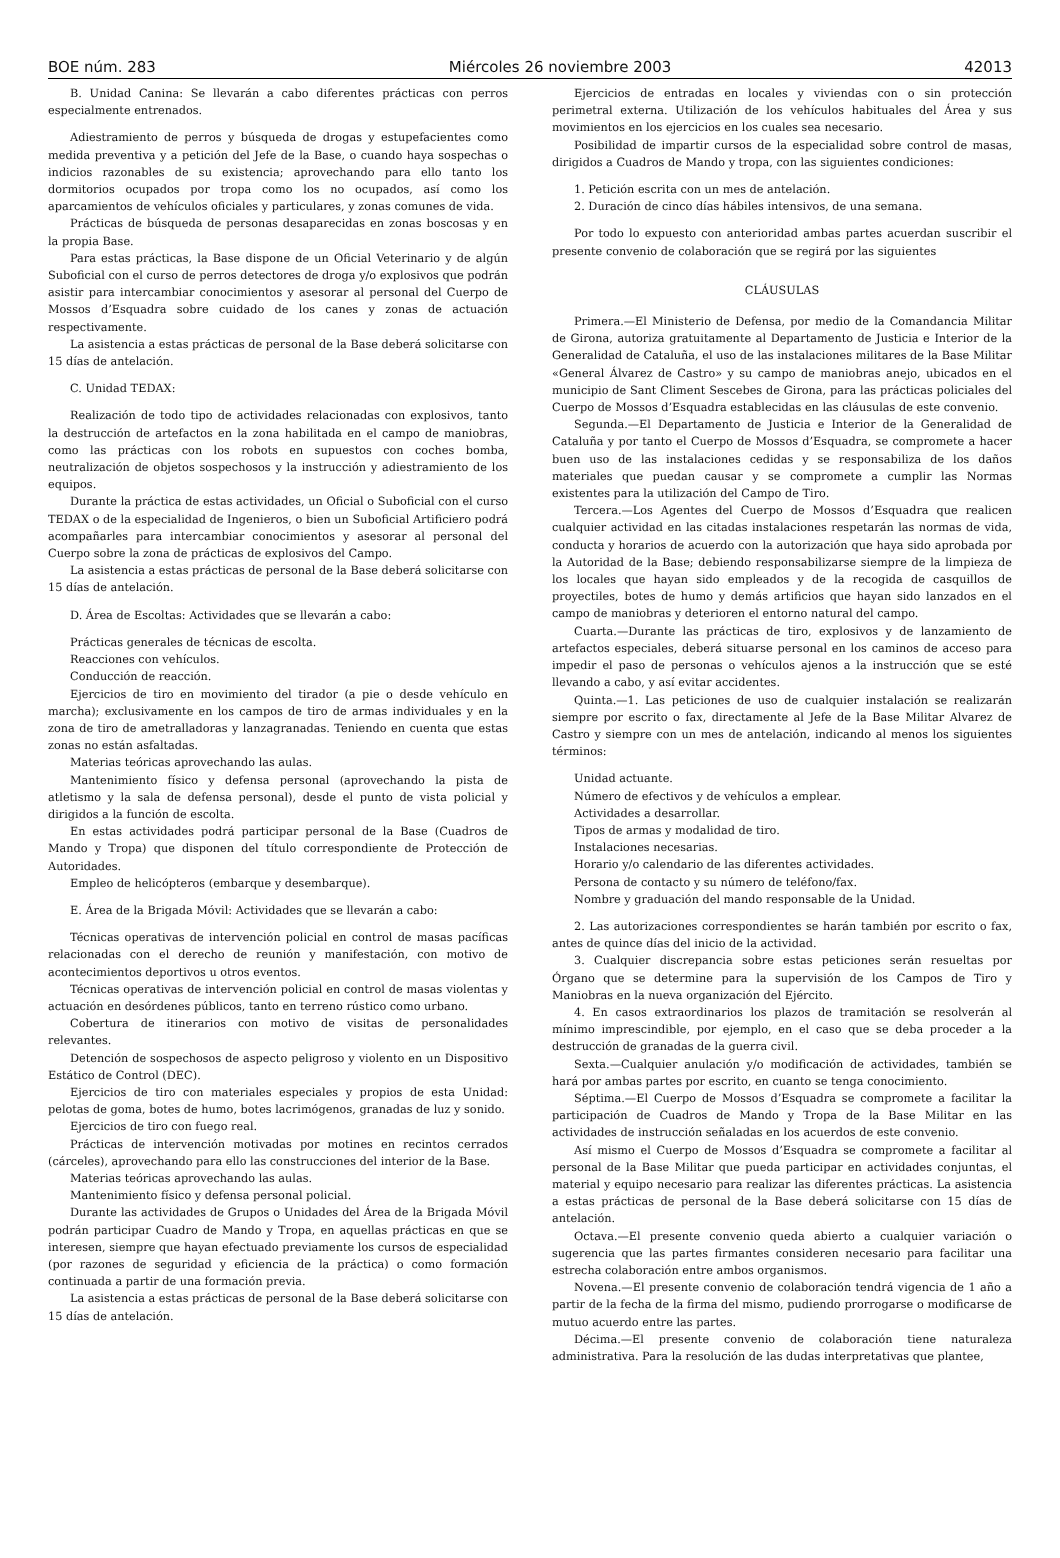BOE núm. 283 Miércoles 26 noviembre 2003 42013
B. Unidad Canina: Se llevarán a cabo diferentes prácticas con perros especialmente entrenados.
Adiestramiento de perros y búsqueda de drogas y estupefacientes como medida preventiva y a petición del Jefe de la Base, o cuando haya sospechas o indicios razonables de su existencia; aprovechando para ello tanto los dormitorios ocupados por tropa como los no ocupados, así como los aparcamientos de vehículos oficiales y particulares, y zonas comunes de vida.
Prácticas de búsqueda de personas desaparecidas en zonas boscosas y en la propia Base.
Para estas prácticas, la Base dispone de un Oficial Veterinario y de algún Suboficial con el curso de perros detectores de droga y/o explosivos que podrán asistir para intercambiar conocimientos y asesorar al personal del Cuerpo de Mossos d’Esquadra sobre cuidado de los canes y zonas de actuación respectivamente.
La asistencia a estas prácticas de personal de la Base deberá solicitarse con 15 días de antelación.
C. Unidad TEDAX:
Realización de todo tipo de actividades relacionadas con explosivos, tanto la destrucción de artefactos en la zona habilitada en el campo de maniobras, como las prácticas con los robots en supuestos con coches bomba, neutralización de objetos sospechosos y la instrucción y adiestramiento de los equipos.
Durante la práctica de estas actividades, un Oficial o Suboficial con el curso TEDAX o de la especialidad de Ingenieros, o bien un Suboficial Artificiero podrá acompañarles para intercambiar conocimientos y asesorar al personal del Cuerpo sobre la zona de prácticas de explosivos del Campo.
La asistencia a estas prácticas de personal de la Base deberá solicitarse con 15 días de antelación.
D. Área de Escoltas: Actividades que se llevarán a cabo:
Prácticas generales de técnicas de escolta.
Reacciones con vehículos.
Conducción de reacción.
Ejercicios de tiro en movimiento del tirador (a pie o desde vehículo en marcha); exclusivamente en los campos de tiro de armas individuales y en la zona de tiro de ametralladoras y lanzagranadas. Teniendo en cuenta que estas zonas no están asfaltadas.
Materias teóricas aprovechando las aulas.
Mantenimiento físico y defensa personal (aprovechando la pista de atletismo y la sala de defensa personal), desde el punto de vista policial y dirigidos a la función de escolta.
En estas actividades podrá participar personal de la Base (Cuadros de Mando y Tropa) que disponen del título correspondiente de Protección de Autoridades.
Empleo de helicópteros (embarque y desembarque).
E. Área de la Brigada Móvil: Actividades que se llevarán a cabo:
Técnicas operativas de intervención policial en control de masas pacíficas relacionadas con el derecho de reunión y manifestación, con motivo de acontecimientos deportivos u otros eventos.
Técnicas operativas de intervención policial en control de masas violentas y actuación en desórdenes públicos, tanto en terreno rústico como urbano.
Cobertura de itinerarios con motivo de visitas de personalidades relevantes.
Detención de sospechosos de aspecto peligroso y violento en un Dispositivo Estático de Control (DEC).
Ejercicios de tiro con materiales especiales y propios de esta Unidad: pelotas de goma, botes de humo, botes lacrimógenos, granadas de luz y sonido.
Ejercicios de tiro con fuego real.
Prácticas de intervención motivadas por motines en recintos cerrados (cárceles), aprovechando para ello las construcciones del interior de la Base.
Materias teóricas aprovechando las aulas.
Mantenimiento físico y defensa personal policial.
Durante las actividades de Grupos o Unidades del Área de la Brigada Móvil podrán participar Cuadro de Mando y Tropa, en aquellas prácticas en que se interesen, siempre que hayan efectuado previamente los cursos de especialidad (por razones de seguridad y eficiencia de la práctica) o como formación continuada a partir de una formación previa.
La asistencia a estas prácticas de personal de la Base deberá solicitarse con 15 días de antelación.
Ejercicios de entradas en locales y viviendas con o sin protección perimetral externa. Utilización de los vehículos habituales del Área y sus movimientos en los ejercicios en los cuales sea necesario.
Posibilidad de impartir cursos de la especialidad sobre control de masas, dirigidos a Cuadros de Mando y tropa, con las siguientes condiciones:
1. Petición escrita con un mes de antelación.
2. Duración de cinco días hábiles intensivos, de una semana.
Por todo lo expuesto con anterioridad ambas partes acuerdan suscribir el presente convenio de colaboración que se regirá por las siguientes
CLÁUSULAS
Primera.—El Ministerio de Defensa, por medio de la Comandancia Militar de Girona, autoriza gratuitamente al Departamento de Justicia e Interior de la Generalidad de Cataluña, el uso de las instalaciones militares de la Base Militar «General Álvarez de Castro» y su campo de maniobras anejo, ubicados en el municipio de Sant Climent Sescebes de Girona, para las prácticas policiales del Cuerpo de Mossos d’Esquadra establecidas en las cláusulas de este convenio.
Segunda.—El Departamento de Justicia e Interior de la Generalidad de Cataluña y por tanto el Cuerpo de Mossos d’Esquadra, se compromete a hacer buen uso de las instalaciones cedidas y se responsabiliza de los daños materiales que puedan causar y se compromete a cumplir las Normas existentes para la utilización del Campo de Tiro.
Tercera.—Los Agentes del Cuerpo de Mossos d’Esquadra que realicen cualquier actividad en las citadas instalaciones respetarán las normas de vida, conducta y horarios de acuerdo con la autorización que haya sido aprobada por la Autoridad de la Base; debiendo responsabilizarse siempre de la limpieza de los locales que hayan sido empleados y de la recogida de casquillos de proyectiles, botes de humo y demás artificios que hayan sido lanzados en el campo de maniobras y deterioren el entorno natural del campo.
Cuarta.—Durante las prácticas de tiro, explosivos y de lanzamiento de artefactos especiales, deberá situarse personal en los caminos de acceso para impedir el paso de personas o vehículos ajenos a la instrucción que se esté llevando a cabo, y así evitar accidentes.
Quinta.—1. Las peticiones de uso de cualquier instalación se realizarán siempre por escrito o fax, directamente al Jefe de la Base Militar Alvarez de Castro y siempre con un mes de antelación, indicando al menos los siguientes términos:
Unidad actuante.
Número de efectivos y de vehículos a emplear.
Actividades a desarrollar.
Tipos de armas y modalidad de tiro.
Instalaciones necesarias.
Horario y/o calendario de las diferentes actividades.
Persona de contacto y su número de teléfono/fax.
Nombre y graduación del mando responsable de la Unidad.
2. Las autorizaciones correspondientes se harán también por escrito o fax, antes de quince días del inicio de la actividad.
3. Cualquier discrepancia sobre estas peticiones serán resueltas por Órgano que se determine para la supervisión de los Campos de Tiro y Maniobras en la nueva organización del Ejército.
4. En casos extraordinarios los plazos de tramitación se resolverán al mínimo imprescindible, por ejemplo, en el caso que se deba proceder a la destrucción de granadas de la guerra civil.
Sexta.—Cualquier anulación y/o modificación de actividades, también se hará por ambas partes por escrito, en cuanto se tenga conocimiento.
Séptima.—El Cuerpo de Mossos d’Esquadra se compromete a facilitar la participación de Cuadros de Mando y Tropa de la Base Militar en las actividades de instrucción señaladas en los acuerdos de este convenio.
Así mismo el Cuerpo de Mossos d’Esquadra se compromete a facilitar al personal de la Base Militar que pueda participar en actividades conjuntas, el material y equipo necesario para realizar las diferentes prácticas. La asistencia a estas prácticas de personal de la Base deberá solicitarse con 15 días de antelación.
Octava.—El presente convenio queda abierto a cualquier variación o sugerencia que las partes firmantes consideren necesario para facilitar una estrecha colaboración entre ambos organismos.
Novena.—El presente convenio de colaboración tendrá vigencia de 1 año a partir de la fecha de la firma del mismo, pudiendo prorrogarse o modificarse de mutuo acuerdo entre las partes.
Décima.—El presente convenio de colaboración tiene naturaleza administrativa. Para la resolución de las dudas interpretativas que plantee,